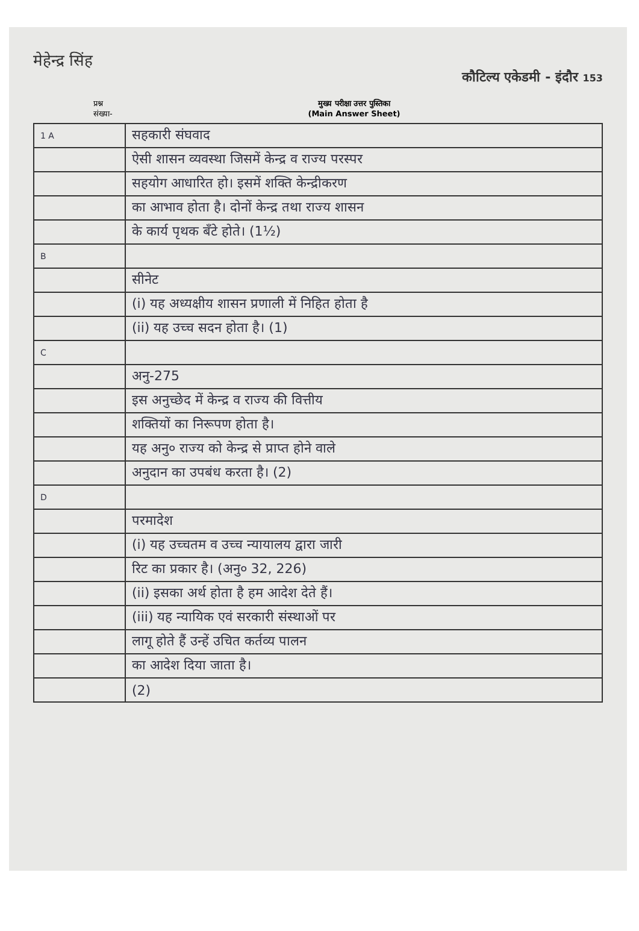मेहेन्द्र सिंह
कौटिल्य एकेडमी - इंदौर 153
प्रश्न
संख्या-
मुख्य परीक्षा उत्तर पुस्तिका
(Main Answer Sheet)
| 1 A | सहकारी संघवाद |
| | ऐसी शासन व्यवस्था जिसमें केन्द्र व राज्य परस्पर |
| | सहयोग आधारित हो। इसमें शक्ति केन्द्रीकरण |
| | का आभाव होता है। दोनों केन्द्र तथा राज्य शासन |
| | के कार्य पृथक बँटे होते। (1½) |
| B | |
| | सीनेट |
| | (i) यह अध्यक्षीय शासन प्रणाली में निहित होता है |
| | (ii) यह उच्च सदन होता है। (1) |
| C | |
| | अनु-275 |
| | इस अनुच्छेद में केन्द्र व राज्य की वित्तीय |
| | शक्तियों का निरूपण होता है। |
| | यह अनु० राज्य को केन्द्र से प्राप्त होने वाले |
| | अनुदान का उपबंध करता है। (2) |
| D | |
| | परमादेश |
| | (i) यह उच्चतम व उच्च न्यायालय द्वारा जारी |
| | रिट का प्रकार है। (अनु० 32, 226) |
| | (ii) इसका अर्थ होता है हम आदेश देते हैं। |
| | (iii) यह न्यायिक एवं सरकारी संस्थाओं पर |
| | लागू होते हैं उन्हें उचित कर्तव्य पालन |
| | का आदेश दिया जाता है। |
| | (2) |